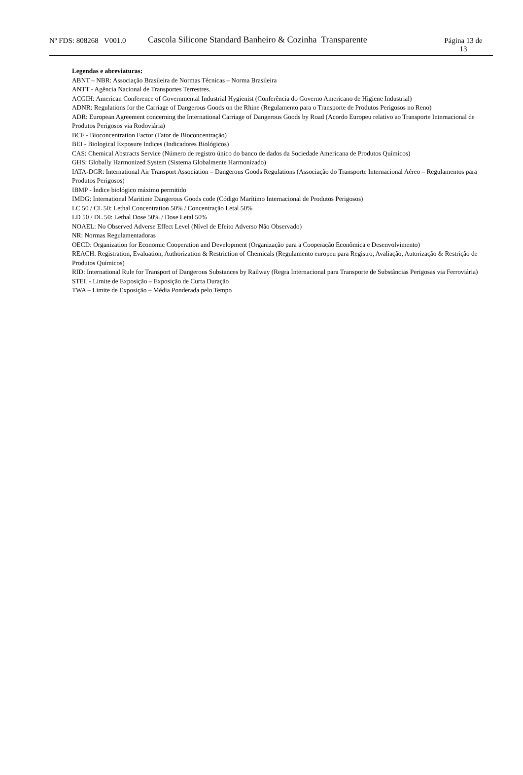Nº FDS: 808268 V001.0
Cascola Silicone Standard Banheiro & Cozinha Transparente
Página 13 de
13
Legendas e abreviaturas:
ABNT – NBR: Associação Brasileira de Normas Técnicas – Norma Brasileira
ANTT - Agência Nacional de Transportes Terrestres.
ACGIH: American Conference of Governmental Industrial Hygienist (Conferência do Governo Americano de Higiene Industrial)
ADNR: Regulations for the Carriage of Dangerous Goods on the Rhine (Regulamento para o Transporte de Produtos Perigosos no Reno)
ADR: European Agreement concerning the International Carriage of Dangerous Goods by Road (Acordo Europeu relativo ao Transporte Internacional de Produtos Perigosos via Rodoviária)
BCF - Bioconcentration Factor (Fator de Bioconcentração)
BEI - Biological Exposure Indices (Indicadores Biológicos)
CAS: Chemical Abstracts Service (Número de registro único do banco de dados da Sociedade Americana de Produtos Químicos)
GHS: Globally Harmonized System (Sistema Globalmente Harmonizado)
IATA-DGR: International Air Transport Association – Dangerous Goods Regulations (Associação do Transporte Internacional Aéreo – Regulamentos para Produtos Perigosos)
IBMP - Índice biológico máximo permitido
IMDG: International Maritime Dangerous Goods code (Código Marítimo Internacional de Produtos Perigosos)
LC 50 / CL 50: Lethal Concentration 50% / Concentração Letal 50%
LD 50 / DL 50: Lethal Dose 50% / Dose Letal 50%
NOAEL: No Observed Adverse Effect Level (Nível de Efeito Adverso Não Observado)
NR: Normas Regulamentadoras
OECD: Organization for Economic Cooperation and Development (Organização para a Cooperação Econômica e Desenvolvimento)
REACH: Registration, Evaluation, Authorization & Restriction of Chemicals (Regulamento europeu para Registro, Avaliação, Autorização & Restrição de Produtos Químicos)
RID: International Rule for Transport of Dangerous Substances by Railway (Regra Internacional para Transporte de Substâncias Perigosas via Ferroviária)
STEL - Limite de Exposição – Exposição de Curta Duração
TWA – Limite de Exposição – Média Ponderada pelo Tempo